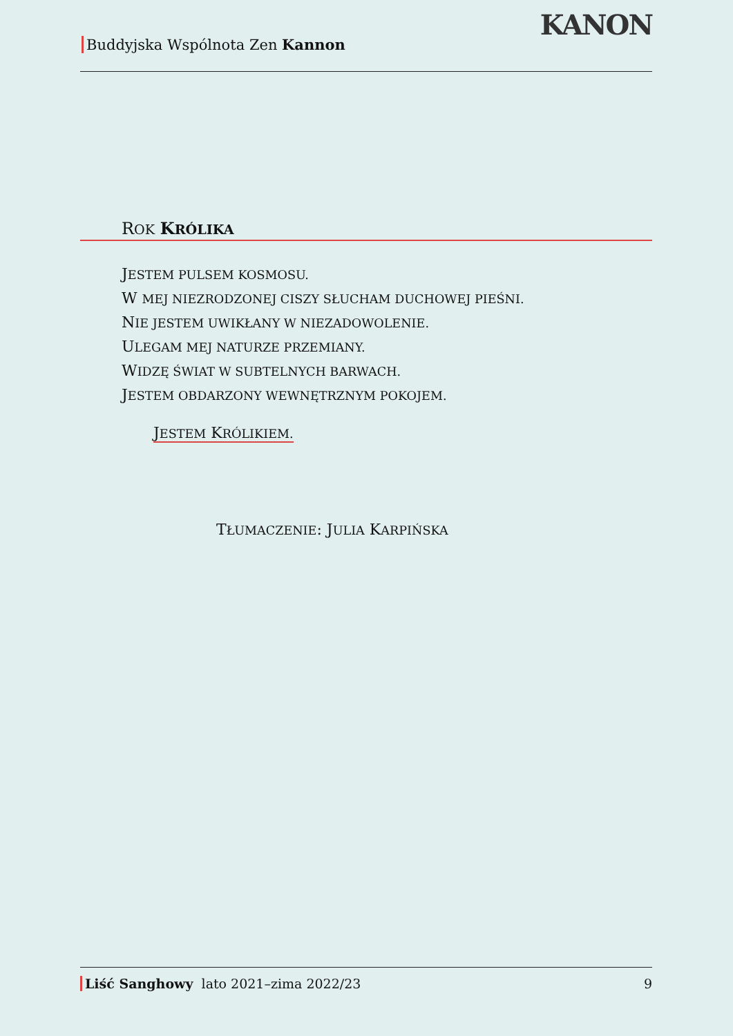Buddyjska Wspólnota Zen Kannon
KANON
ROK KRÓLIKA
JESTEM PULSEM KOSMOSU.
W MEJ NIEZRODZONEJ CISZY SŁUCHAM DUCHOWEJ PIEŚNI.
NIE JESTEM UWIKŁANY W NIEZADOWOLENIE.
ULEGAM MEJ NATURZE PRZEMIANY.
WIDZĘ ŚWIAT W SUBTELNYCH BARWACH.
JESTEM OBDARZONY WEWNĘTRZNYM POKOJEM.
JESTEM KRÓLIKIEM.
TŁUMACZENIE: JULIA KARPIŃSKA
Liść Sanghowy lato 2021–zima 2022/23 9